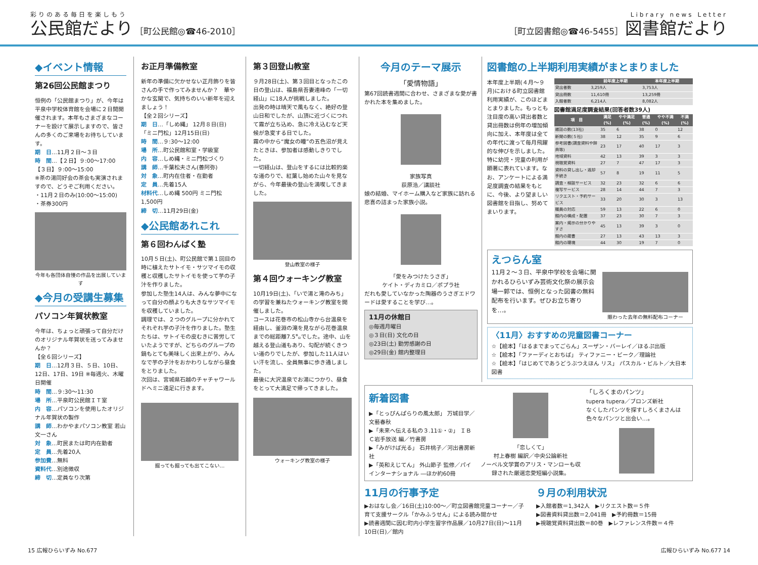彩りのある毎日を楽しもう
公民館だより ［町公民館◎☎46-2010］
Library news Letter
［町立図書館◎☎46-5455］ 図書館だより
◆イベント情報
第26回公民館まつり
恒例の「公民館まつり」が、今年は平泉中学校体育館を会場に２日間開催されます。本年もさまざまなコーナーを設けて展示しますので、皆さんの多くのご来場をお待ちしています。
期　日…11月２日～３日
時　間…【２日】９:00～17:00 【３日】９:00～15:00
※茶の湯同好会の茶会も実演されますので、どうぞご利用ください。
・11月２日のみ(10:00～15:00)
・茶券300円
今年も各団体自慢の作品を出展しています
◆今月の受講生募集
パソコン年賀状教室
今年は、ちょっと頑張って自分だけのオリジナル年賀状を送ってみませんか？
【全６回シリーズ】
期　日…12月３日、５日、10日、12日、17日、19日 ※毎週火、木曜日開催
時　間…９:30～11:30
場　所…平泉町公民館ＩＴ室
内　容…パソコンを使用したオリジナル年賀状の製作
講　師…わかやまパソコン教室 若山文一さん
対　象…町民または町内在勤者
定　員…先着20人
参加費…無料
資料代…別途徴収
締　切…定員なり次第
お正月準備教室
新年の準備に欠かせない正月飾りを皆さんの手で作ってみませんか？　華やかな玄関で、気持ちのいい新年を迎えましょう！
【全２回シリーズ】
期　日…「しめ縄」 12月８日(日) 「ミニ門松」12月15日(日)
時　間…９:30～12:00
場　所…町公民館和室・学級室
内　容…しめ縄・ミニ門松づくり
講　師…千葉松夫さん(善阿弥)
対　象…町内在住者・在勤者
定　員…先着15人
材料代…しめ縄 500円 ミニ門松 1,500円
締　切…11月29日(金)
◆公民館あれこれ
第６回わんぱく塾
10月５日(土)、町公民館で第１回目の時に植えたサトイモ・サツマイモの収穫と収穫したサトイモを使って芋の子汁を作りました。
参加した塾生14人は、みんな夢中になって自分の顔よりも大きなサツマイモを収穫していました。
調理では、２つのグループに分かれてそれぞれ芋の子汁を作りました。塾生たちは、サトイモの皮むきに苦労していたようですが、どちらのグループの鍋もとても美味しく出来上がり、みんなで芋の子汁をおかわりしながら昼食をとりました。
次回は、宮城県石越のチャチャワールドへミニ遠足に行きます。
掘っても掘っても出てこない…
第３回登山教室
９月28日(土)、第３回目となったこの日の登山は、福島県吾妻連峰の「一切経山」に18人が挑戦しました。
出発の時は晴天で風もなく、絶好の登山日和でしたが、山頂に近づくにつれて霧が立ち込め、急に冷え込むなど天候が急変する日でした。
霧の中から“魔女の瞳”の五色沼が見えたときは、参加者は感動しきりでした。
一切経山は、登山をするには比較的楽な道のりで、紅葉し始めた山々を見ながら、今年最後の登山を満喫してきました。
登山教室の様子
第４回ウォーキング教室
10月19日(土)、「いで湯と滝のみち」の学習を兼ねたウォーキング教室を開催しました。
コースは花巻市の松山寺から台温泉を経由し、釜淵の滝を見ながら花巻温泉までの総距離7.5㌔でした。途中、山を越える登山道もあり、勾配が続くきつい道のりでしたが、参加した11人はいい汗を流し、全員無事に歩き通しました。
最後に大沢温泉でお湯につかり、昼食をとって大満足で帰ってきました。
ウォーキング教室の様子
今月のテーマ展示
「愛情物語」
第67回読書週間に合わせ、さまざまな愛が書かれた本を集めました。
家族写真
荻原浩／講談社
娘の結婚、マイホーム購入など家族に訪れる悲喜の詰まった家族小説。
「愛をみつけたうさぎ」
ケイト・ディカミロ／ポプラ社
だれも愛していなかった陶器のうさぎエドワードは愛することを学び…。
11月の休館日
◎毎週月曜日
◎３日(日) 文化の日
◎23日(土) 勤労感謝の日
◎29日(金) 館内整理日
図書館の上半期利用実績がまとまりました
本年度上半期(４月～９月)における町立図書館利用実績が、このほどまとまりました。もっとも注目度の高い貸出者数と貸出冊数は例年の増加傾向に加え、本年度は全ての年代に渡って毎月飛躍的な伸びを示しました。特に幼児・児童の利用が顕著に表れています。なお、アンケートによる満足度調査の結果をもとに、今後、より望ましい図書館を目指し、努めてまいります。
| | 前年度上半期 | 本年度上半期 |
| --- | --- | --- |
| 貸出者数 | 3,259人 | 3,753人 |
| 貸出冊数 | 11,610冊 | 13,259冊 |
| 入館者数 | 6,214人 | 8,082人 |
図書館満足度調査結果(回答者数39人)
| 項 目 | 満足(%) | やや満足(%) | 普通(%) | やや不満(%) | 不満(%) |
| --- | --- | --- | --- | --- | --- |
| 雑誌の数(13社) | 35 | 6 | 38 | 0 | 12 |
| 新聞の数(５社) | 38 | 12 | 35 | 9 | 6 |
| 参考図書(調査資料や辞典等) | 23 | 17 | 40 | 17 | 3 |
| 地域資料 | 42 | 13 | 39 | 3 | 3 |
| 視聴覚資料 | 27 | 7 | 47 | 17 | 3 |
| 資料の貸し出し・返却手続き | 57 | 8 | 19 | 11 | 5 |
| 調査・相談サービス | 32 | 23 | 32 | 6 | 6 |
| 複写サービス | 28 | 14 | 44 | 7 | 3 |
| リクエスト・予約サービス | 33 | 20 | 30 | 3 | 13 |
| 職員の対応 | 59 | 13 | 22 | 6 | 0 |
| 館内の構成・配置 | 37 | 23 | 30 | 7 | 3 |
| 案内・掲示の分かりやすさ | 45 | 13 | 39 | 3 | 0 |
| 館内の蔵書 | 27 | 13 | 43 | 13 | 3 |
| 館内の環境 | 44 | 30 | 19 | 7 | 0 |
えつらん室
11月２～３日、平泉中学校を会場に開かれるひらいずみ芸術文化祭の展示会場一郭では、恒例となった図書の無料配布を行います。ぜひお立ち寄りを…。
賑わった去年の無料配布コーナー
〈11月〉おすすめの児童図書コーナー
☆【絵本】「はるまでまってごらん」スーザン・バーレイ／ほるぷ出版
☆【絵本】「ファーディとおちば」 ティファニー・ビーク／理論社
☆【絵本】「はじめてであうどうぶつえほん リス」 パスカル・ビルト／大日本図書
新着図書
▶「とっぴんぱらりの風太郎」 万城目学／文藝春秋
▶「未来へ伝える私の３.11①・②」 ＩＢＣ岩手放送 編／竹書房
▶「みがけば光る」 石井桃子／河出書房新社
▶「英和えじてん」 外山節子 監修／パイインターナショナル ―ほか約60冊
「恋しくて」
村上春樹 編訳／中央公論新社
ノーベル文学賞のアリス・マンローも収録された厳選恋愛短編小説集。
「しろくまのパンツ」
tupera tupera／ブロンズ新社
なくしたパンツを探すしろくまさんは色々なパンツと出会い…。
11月の行事予定
▶おはなし会／16日(土)10:00～／町立図書館児童コーナー／子育て支援サークル「かみふうせん」による読み聞かせ
▶読書週間に因む町内小学生習字作品展／10月27日(日)～11月10日(日)／館内
９月の利用状況
▶入館者数＝1,342人　▶リクエスト数＝５件
▶図書資料貸出数＝2,041冊　▶予約冊数＝15冊
▶視聴覚資料貸出数＝80巻　▶レファレンス件数＝４件
15 広報ひらいずみ No.677 広報ひらいずみ No.677 14